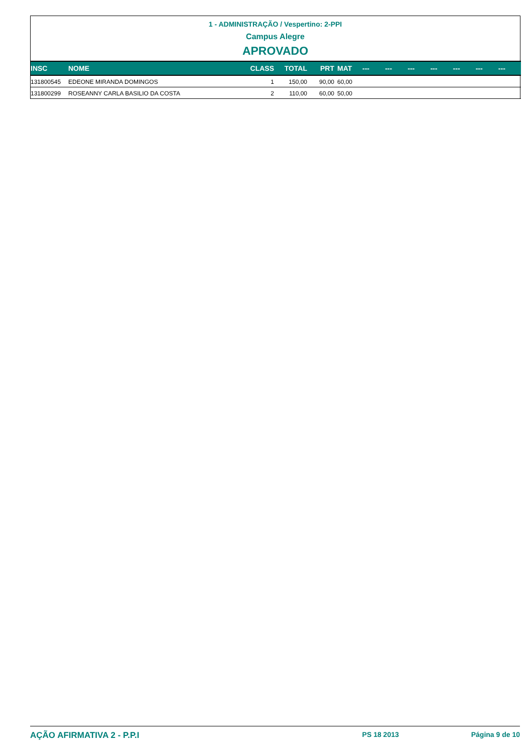1 - ADMINISTRAÇÃO / Vespertino: 2-PPI
Campus Alegre
APROVADO
| INSC | NOME | CLASS | TOTAL | PRT | MAT | --- | --- | --- | --- | --- | --- | --- |
| --- | --- | --- | --- | --- | --- | --- | --- | --- | --- | --- | --- | --- |
| 131800545 | EDEONE MIRANDA DOMINGOS | 1 | 150,00 | 90,00 | 60,00 | | | | | | | |
| 131800299 | ROSEANNY CARLA BASILIO DA COSTA | 2 | 110,00 | 60,00 | 50,00 | | | | | | | |
AÇÃO AFIRMATIVA 2 - P.P.I PS 18 2013 Página 9 de 10